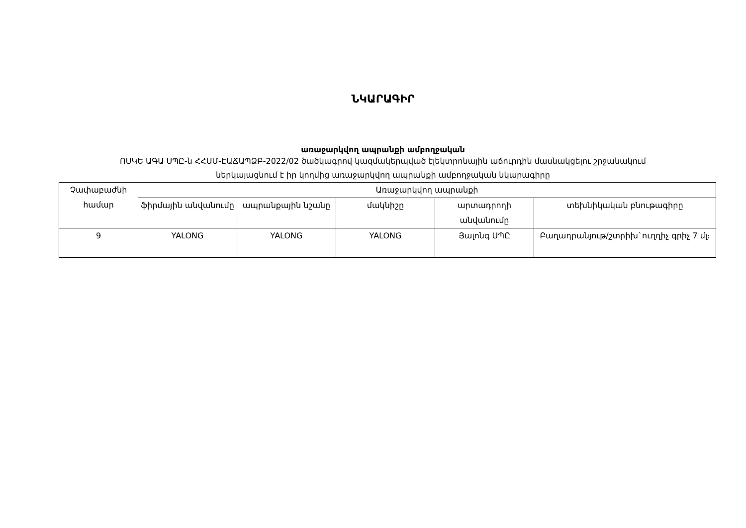ՆԿԱՐԱԳԻՐ
առաջարկվող ապրանքի ամբողջական
ՈՍԿԵ ԱԳԱ ՍՊԸ-ն ՀՀՍՄ-ԷԱՃԱՊՁԲ-2022/02 ծածկագրով կազմակերպված էլեկտրոնային աճուրդին մասնակցելու շրջանակում
ներկայացնում է իր կողմից առաջարկվող ապրանքի ամբողջական նկարագիրը
| Չափաբաժնի համար | Առաջարկվող ապրանքի | | | | |
| --- | --- | --- | --- | --- | --- |
| | ֆիրմային անվանումը | ապրանքային նշանը | մակնիշը | արտադրողի անվանումը | տեխնիկական բնութագիրը |
| 9 | YALONG | YALONG | YALONG | Յալոնգ ՍՊԸ | Բաղադրանյութ/շտրիխ`ուղղիչ գրիչ 7 մլ։ |